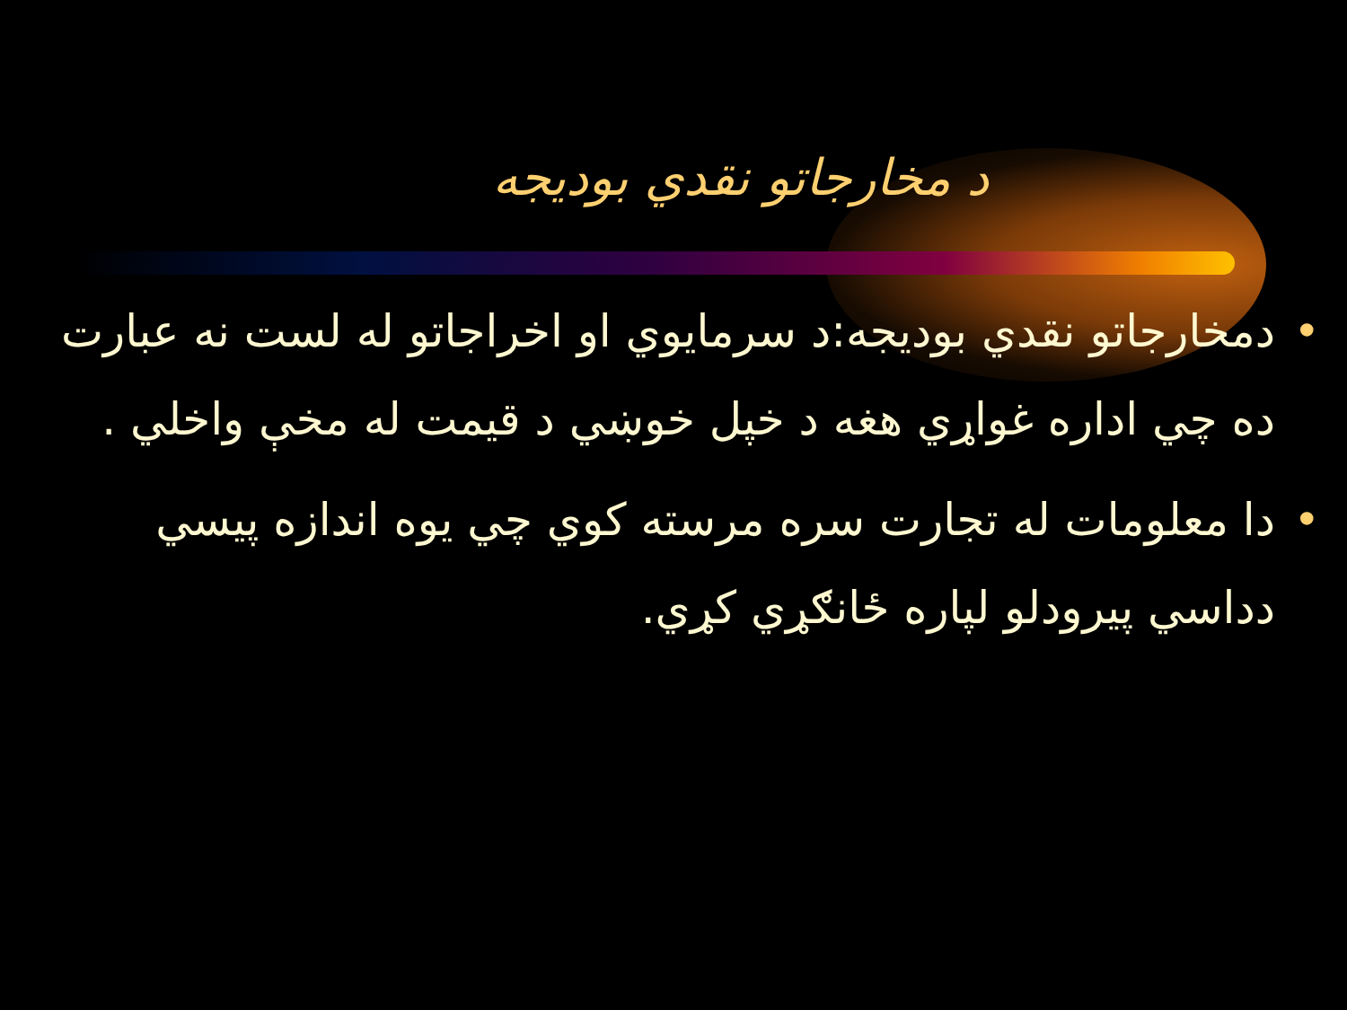د مخارجاتو نقدي بودیجه
• دمخارجاتو نقدي بودیجه:د سرمایوي او اخراجاتو له لست نه عبارت ده چي اداره غواړي هغه د خپل خوښي د قیمت له مخې واخلي .
• دا معلومات له تجارت سره مرسته کوي چي یوه اندازه پیسي دداسي پیرودلو لپاره ځانګړي کړي.